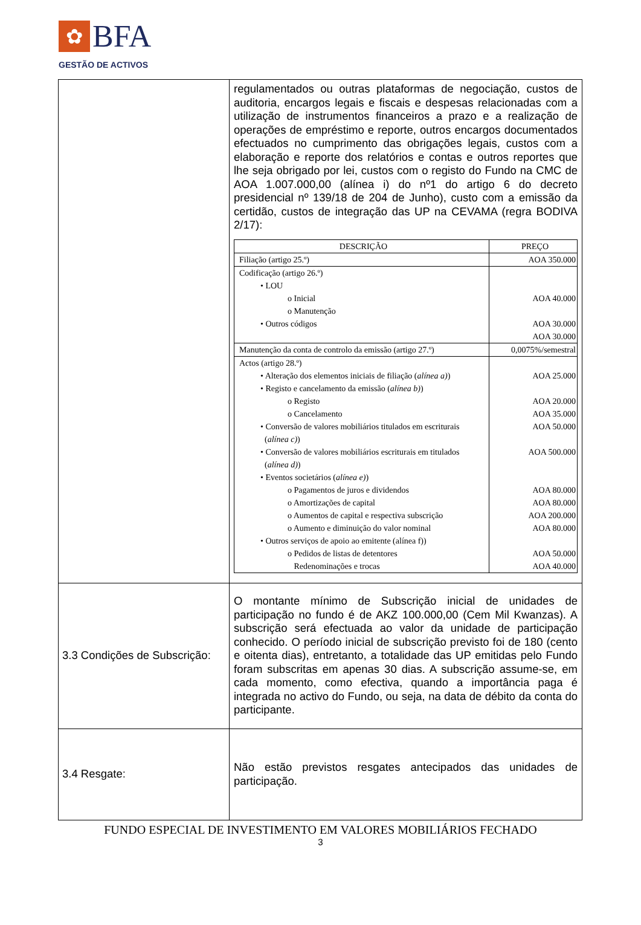✿
BFA
GESTÃO DE ACTIVOS
| | regulamentados ou outras plataformas de negociação, custos de auditoria, encargos legais e fiscais e despesas relacionadas com a utilização de instrumentos financeiros a prazo e a realização de operações de empréstimo e reporte, outros encargos documentados efectuados no cumprimento das obrigações legais, custos com a elaboração e reporte dos relatórios e contas e outros reportes que lhe seja obrigado por lei, custos com o registo do Fundo na CMC de AOA 1.007.000,00 (alínea i) do nº1 do artigo 6 do decreto presidencial nº 139/18 de 204 de Junho), custo com a emissão da certidão, custos de integração das UP na CEVAMA (regra BODIVA 2/17): / DESCRIÇÃO / PREÇO / / --- / --- / / Filiação (artigo 25.º) / AOA 350.000 / / Codificação (artigo 26.º) • LOU o Inicial o Manutenção • Outros códigos / AOA 40.000 AOA 30.000 AOA 30.000 / / Manutenção da conta de controlo da emissão (artigo 27.º) / 0,0075%/semestral / / Actos (artigo 28.º) • Alteração dos elementos iniciais de filiação ( alínea a) ) • Registo e cancelamento da emissão ( alínea b) ) o Registo o Cancelamento • Conversão de valores mobiliários titulados em escriturais ( alínea c) ) • Conversão de valores mobiliários escriturais em titulados ( alínea d) ) • Eventos societários ( alínea e) ) o Pagamentos de juros e dividendos o Amortizações de capital o Aumentos de capital e respectiva subscrição o Aumento e diminuição do valor nominal • Outros serviços de apoio ao emitente (alínea f)) o Pedidos de listas de detentores Redenominações e trocas / AOA 25.000 AOA 20.000 AOA 35.000 AOA 50.000 AOA 500.000 AOA 80.000 AOA 80.000 AOA 200.000 AOA 80.000 AOA 50.000 AOA 40.000 / |
| 3.3 Condições de Subscrição: | O montante mínimo de Subscrição inicial de unidades de participação no fundo é de AKZ 100.000,00 (Cem Mil Kwanzas). A subscrição será efectuada ao valor da unidade de participação conhecido. O período inicial de subscrição previsto foi de 180 (cento e oitenta dias), entretanto, a totalidade das UP emitidas pelo Fundo foram subscritas em apenas 30 dias. A subscrição assume-se, em cada momento, como efectiva, quando a importância paga é integrada no activo do Fundo, ou seja, na data de débito da conta do participante. |
| 3.4 Resgate: | Não estão previstos resgates antecipados das unidades de participação. |
FUNDO ESPECIAL DE INVESTIMENTO EM VALORES MOBILIÁRIOS FECHADO
3